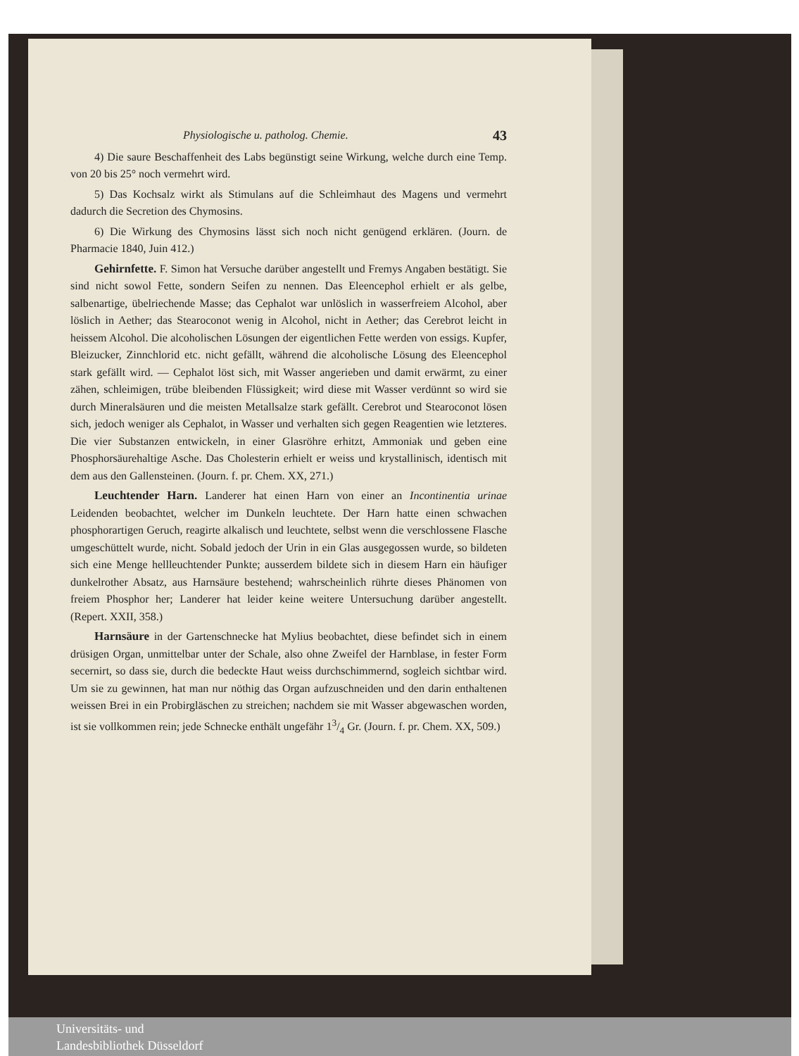Physiologische u. patholog. Chemie. 43
4) Die saure Beschaffenheit des Labs begünstigt seine Wirkung, welche durch eine Temp. von 20 bis 25° noch vermehrt wird.
5) Das Kochsalz wirkt als Stimulans auf die Schleimhaut des Magens und vermehrt dadurch die Secretion des Chymosins.
6) Die Wirkung des Chymosins lässt sich noch nicht genügend erklären. (Journ. de Pharmacie 1840, Juin 412.)
Gehirnfette. F. Simon hat Versuche darüber angestellt und Fremys Angaben bestätigt. Sie sind nicht sowol Fette, sondern Seifen zu nennen. Das Eleencephol erhielt er als gelbe, salbenartige, übelriechende Masse; das Cephalot war unlöslich in wasserfreiem Alcohol, aber löslich in Aether; das Stearoconot wenig in Alcohol, nicht in Aether; das Cerebrot leicht in heissem Alcohol. Die alcoholischen Lösungen der eigentlichen Fette werden von essigs. Kupfer, Bleizucker, Zinnchlorid etc. nicht gefällt, während die alcoholische Lösung des Eleencephol stark gefällt wird. — Cephalot löst sich, mit Wasser angerieben und damit erwärmt, zu einer zähen, schleimigen, trübe bleibenden Flüssigkeit; wird diese mit Wasser verdünnt so wird sie durch Mineralsäuren und die meisten Metallsalze stark gefällt. Cerebrot und Stearoconot lösen sich, jedoch weniger als Cephalot, in Wasser und verhalten sich gegen Reagentien wie letzteres. Die vier Substanzen entwickeln, in einer Glasröhre erhitzt, Ammoniak und geben eine Phosphorsäurehaltige Asche. Das Cholesterin erhielt er weiss und krystallinisch, identisch mit dem aus den Gallensteinen. (Journ. f. pr. Chem. XX, 271.)
Leuchtender Harn. Landerer hat einen Harn von einer an Incontinentia urinae Leidenden beobachtet, welcher im Dunkeln leuchtete. Der Harn hatte einen schwachen phosphorartigen Geruch, reagirte alkalisch und leuchtete, selbst wenn die verschlossene Flasche umgeschüttelt wurde, nicht. Sobald jedoch der Urin in ein Glas ausgegossen wurde, so bildeten sich eine Menge hellleuchtender Punkte; ausserdem bildete sich in diesem Harn ein häufiger dunkelrother Absatz, aus Harnsäure bestehend; wahrscheinlich rührte dieses Phänomen von freiem Phosphor her; Landerer hat leider keine weitere Untersuchung darüber angestellt. (Repert. XXII, 358.)
Harnsäure in der Gartenschnecke hat Mylius beobachtet, diese befindet sich in einem drüsigen Organ, unmittelbar unter der Schale, also ohne Zweifel der Harnblase, in fester Form secernirt, so dass sie, durch die bedeckte Haut weiss durchschimmernd, sogleich sichtbar wird. Um sie zu gewinnen, hat man nur nöthig das Organ aufzuschneiden und den darin enthaltenen weissen Brei in ein Probirgläschen zu streichen; nachdem sie mit Wasser abgewaschen worden, ist sie vollkommen rein; jede Schnecke enthält ungefähr 13/4 Gr. (Journ. f. pr. Chem. XX, 509.)
Universitäts- und
Landesbibliothek Düsseldorf